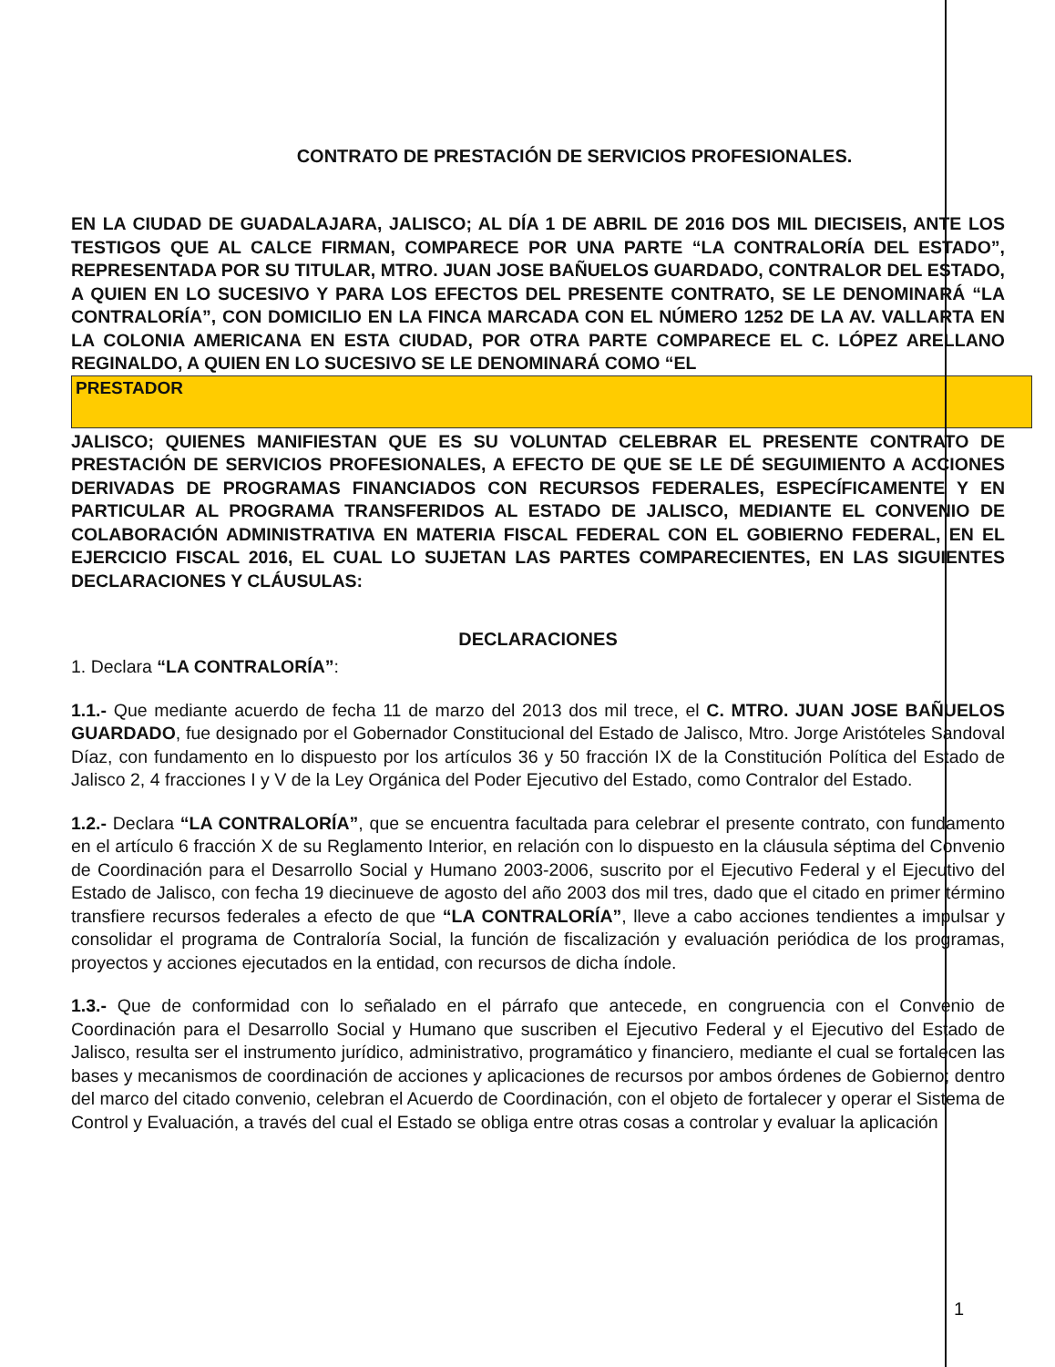CONTRATO DE PRESTACIÓN DE SERVICIOS PROFESIONALES.
EN LA CIUDAD DE GUADALAJARA, JALISCO; AL DÍA 1 DE ABRIL DE 2016 DOS MIL DIECISEIS, ANTE LOS TESTIGOS QUE AL CALCE FIRMAN, COMPARECE POR UNA PARTE “LA CONTRALORÍA DEL ESTADO”, REPRESENTADA POR SU TITULAR, MTRO. JUAN JOSE BAÑUELOS GUARDADO, CONTRALOR DEL ESTADO, A QUIEN EN LO SUCESIVO Y PARA LOS EFECTOS DEL PRESENTE CONTRATO, SE LE DENOMINARÁ “LA CONTRALORÍA”, CON DOMICILIO EN LA FINCA MARCADA CON EL NÚMERO 1252 DE LA AV. VALLARTA EN LA COLONIA AMERICANA EN ESTA CIUDAD, POR OTRA PARTE COMPARECE EL C. LÓPEZ ARELLANO REGINALDO, A QUIEN EN LO SUCESIVO SE LE DENOMINARÁ COMO “EL
PRESTADOR
JALISCO; QUIENES MANIFIESTAN QUE ES SU VOLUNTAD CELEBRAR EL PRESENTE CONTRATO DE PRESTACIÓN DE SERVICIOS PROFESIONALES, A EFECTO DE QUE SE LE DÉ SEGUIMIENTO A ACCIONES DERIVADAS DE PROGRAMAS FINANCIADOS CON RECURSOS FEDERALES, ESPECÍFICAMENTE Y EN PARTICULAR AL PROGRAMA TRANSFERIDOS AL ESTADO DE JALISCO, MEDIANTE EL CONVENIO DE COLABORACIÓN ADMINISTRATIVA EN MATERIA FISCAL FEDERAL CON EL GOBIERNO FEDERAL, EN EL EJERCICIO FISCAL 2016, EL CUAL LO SUJETAN LAS PARTES COMPARECIENTES, EN LAS SIGUIENTES DECLARACIONES Y CLÁUSULAS:
DECLARACIONES
1. Declara “LA CONTRALORÍA”:
1.1.- Que mediante acuerdo de fecha 11 de marzo del 2013 dos mil trece, el C. MTRO. JUAN JOSE BAÑUELOS GUARDADO, fue designado por el Gobernador Constitucional del Estado de Jalisco, Mtro. Jorge Aristóteles Sandoval Díaz, con fundamento en lo dispuesto por los artículos 36 y 50 fracción IX de la Constitución Política del Estado de Jalisco 2, 4 fracciones I y V de la Ley Orgánica del Poder Ejecutivo del Estado, como Contralor del Estado.
1.2.- Declara “LA CONTRALORÍA”, que se encuentra facultada para celebrar el presente contrato, con fundamento en el artículo 6 fracción X de su Reglamento Interior, en relación con lo dispuesto en la cláusula séptima del Convenio de Coordinación para el Desarrollo Social y Humano 2003-2006, suscrito por el Ejecutivo Federal y el Ejecutivo del Estado de Jalisco, con fecha 19 diecinueve de agosto del año 2003 dos mil tres, dado que el citado en primer término transfiere recursos federales a efecto de que “LA CONTRALORÍA”, lleve a cabo acciones tendientes a impulsar y consolidar el programa de Contraloría Social, la función de fiscalización y evaluación periódica de los programas, proyectos y acciones ejecutados en la entidad, con recursos de dicha índole.
1.3.- Que de conformidad con lo señalado en el párrafo que antecede, en congruencia con el Convenio de Coordinación para el Desarrollo Social y Humano que suscriben el Ejecutivo Federal y el Ejecutivo del Estado de Jalisco, resulta ser el instrumento jurídico, administrativo, programático y financiero, mediante el cual se fortalecen las bases y mecanismos de coordinación de acciones y aplicaciones de recursos por ambos órdenes de Gobierno; dentro del marco del citado convenio, celebran el Acuerdo de Coordinación, con el objeto de fortalecer y operar el Sistema de Control y Evaluación, a través del cual el Estado se obliga entre otras cosas a controlar y evaluar la aplicación
1